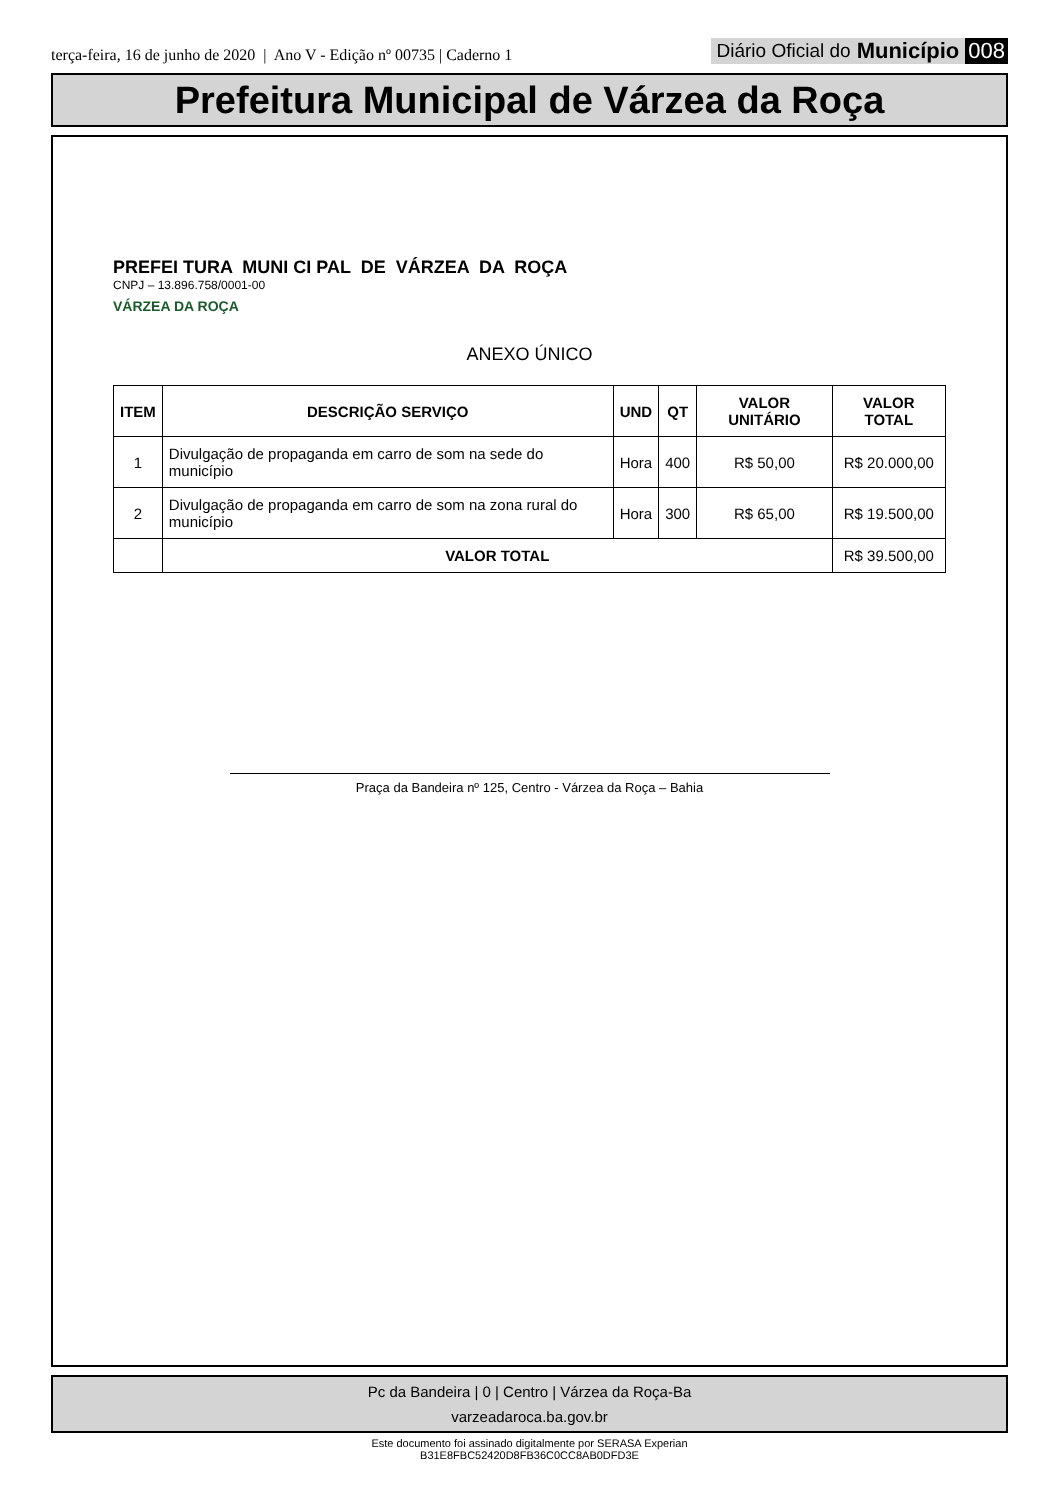terça-feira, 16 de junho de 2020 | Ano V - Edição nº 00735 | Caderno 1
Diário Oficial do Município 008
Prefeitura Municipal de Várzea da Roça
PREFEI TURA MUNI CI PAL DE VÁRZEA DA ROÇA
CNPJ – 13.896.758/0001-00
VÁRZEA DA ROÇA
ANEXO ÚNICO
| ITEM | DESCRIÇÃO SERVIÇO | UND | QT | VALOR UNITÁRIO | VALOR TOTAL |
| --- | --- | --- | --- | --- | --- |
| 1 | Divulgação de propaganda em carro de som na sede do município | Hora | 400 | R$ 50,00 | R$ 20.000,00 |
| 2 | Divulgação de propaganda em carro de som na zona rural do município | Hora | 300 | R$ 65,00 | R$ 19.500,00 |
| | VALOR TOTAL | | | | R$ 39.500,00 |
Praça da Bandeira nº 125, Centro - Várzea da Roça – Bahia
Pc da Bandeira | 0 | Centro | Várzea da Roça-Ba
varzeadaroca.ba.gov.br
Este documento foi assinado digitalmente por SERASA Experian
B31E8FBC52420D8FB36C0CC8AB0DFD3E